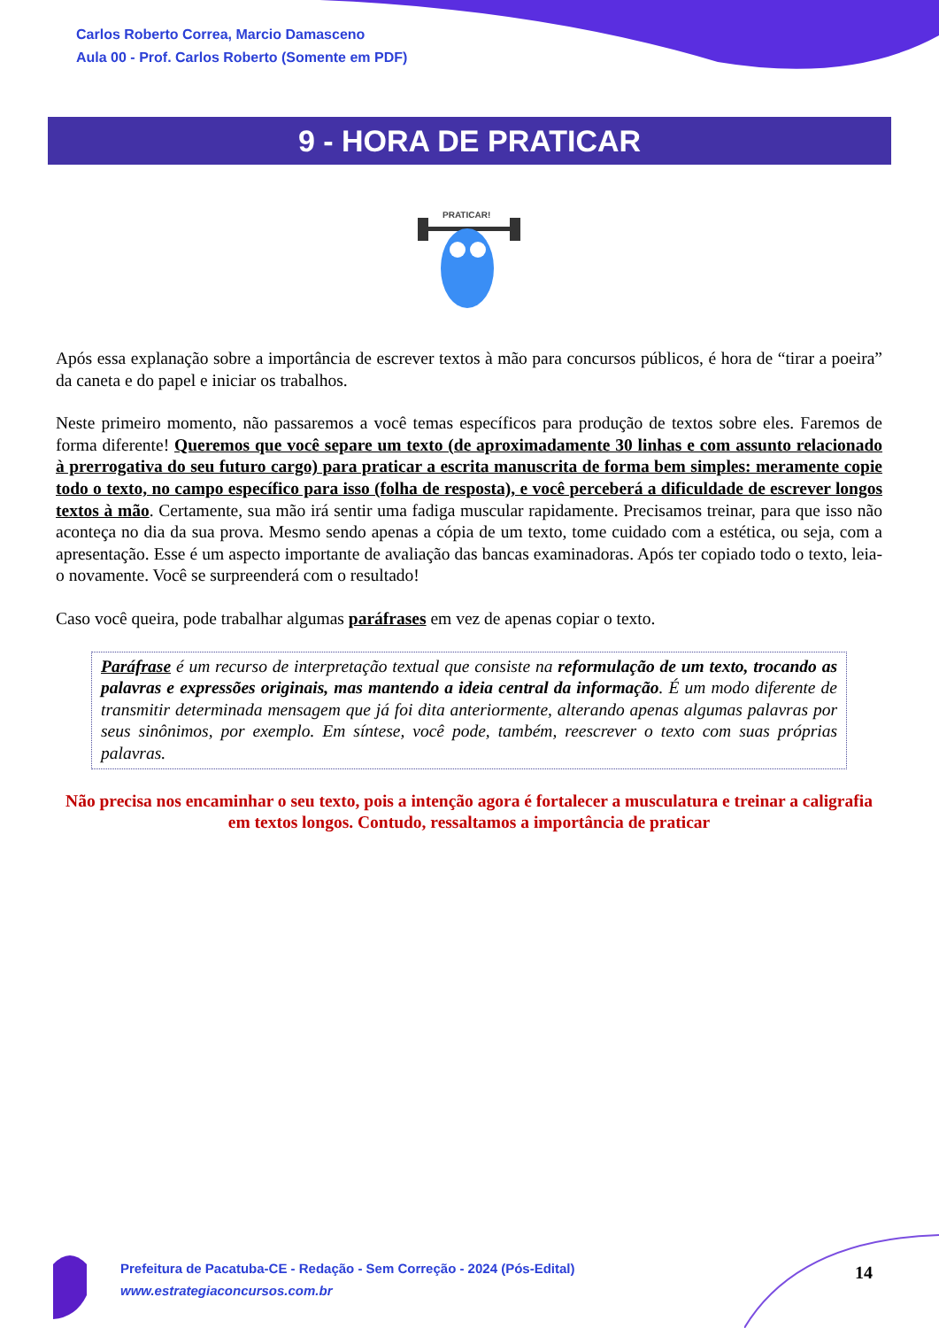Carlos Roberto Correa, Marcio Damasceno
Aula 00 - Prof. Carlos Roberto (Somente em PDF)
9 - HORA DE PRATICAR
PRATICAR!
Após essa explanação sobre a importância de escrever textos à mão para concursos públicos, é hora de “tirar a poeira” da caneta e do papel e iniciar os trabalhos.
Neste primeiro momento, não passaremos a você temas específicos para produção de textos sobre eles. Faremos de forma diferente! Queremos que você separe um texto (de aproximadamente 30 linhas e com assunto relacionado à prerrogativa do seu futuro cargo) para praticar a escrita manuscrita de forma bem simples: meramente copie todo o texto, no campo específico para isso (folha de resposta), e você perceberá a dificuldade de escrever longos textos à mão. Certamente, sua mão irá sentir uma fadiga muscular rapidamente. Precisamos treinar, para que isso não aconteça no dia da sua prova. Mesmo sendo apenas a cópia de um texto, tome cuidado com a estética, ou seja, com a apresentação. Esse é um aspecto importante de avaliação das bancas examinadoras. Após ter copiado todo o texto, leia-o novamente. Você se surpreenderá com o resultado!
Caso você queira, pode trabalhar algumas paráfrases em vez de apenas copiar o texto.
Paráfrase é um recurso de interpretação textual que consiste na reformulação de um texto, trocando as palavras e expressões originais, mas mantendo a ideia central da informação. É um modo diferente de transmitir determinada mensagem que já foi dita anteriormente, alterando apenas algumas palavras por seus sinônimos, por exemplo. Em síntese, você pode, também, reescrever o texto com suas próprias palavras.
Não precisa nos encaminhar o seu texto, pois a intenção agora é fortalecer a musculatura e treinar a caligrafia em textos longos. Contudo, ressaltamos a importância de praticar
Prefeitura de Pacatuba-CE - Redação - Sem Correção - 2024 (Pós-Edital)
www.estrategiaconcursos.com.br
14